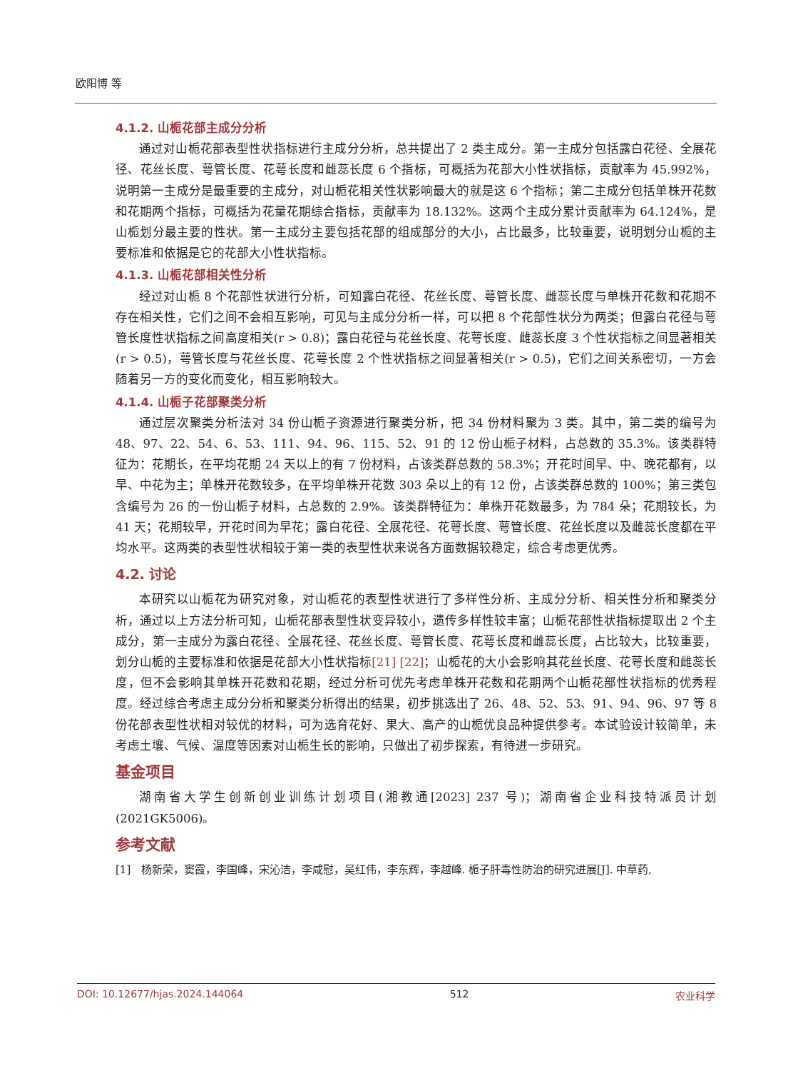欧阳博 等
4.1.2. 山栀花部主成分分析
通过对山栀花部表型性状指标进行主成分分析，总共提出了 2 类主成分。第一主成分包括露白花径、全展花径、花丝长度、萼管长度、花萼长度和雌蕊长度 6 个指标，可概括为花部大小性状指标，贡献率为 45.992%，说明第一主成分是最重要的主成分，对山栀花相关性状影响最大的就是这 6 个指标；第二主成分包括单株开花数和花期两个指标，可概括为花量花期综合指标，贡献率为 18.132%。这两个主成分累计贡献率为 64.124%，是山栀划分最主要的性状。第一主成分主要包括花部的组成部分的大小，占比最多，比较重要，说明划分山栀的主要标准和依据是它的花部大小性状指标。
4.1.3. 山栀花部相关性分析
经过对山栀 8 个花部性状进行分析，可知露白花径、花丝长度、萼管长度、雌蕊长度与单株开花数和花期不存在相关性，它们之间不会相互影响，可见与主成分分析一样，可以把 8 个花部性状分为两类；但露白花径与萼管长度性状指标之间高度相关(r > 0.8)；露白花径与花丝长度、花萼长度、雌蕊长度 3 个性状指标之间显著相关(r > 0.5)，萼管长度与花丝长度、花萼长度 2 个性状指标之间显著相关(r > 0.5)，它们之间关系密切，一方会随着另一方的变化而变化，相互影响较大。
4.1.4. 山栀子花部聚类分析
通过层次聚类分析法对 34 份山栀子资源进行聚类分析，把 34 份材料聚为 3 类。其中，第二类的编号为 48、97、22、54、6、53、111、94、96、115、52、91 的 12 份山栀子材料，占总数的 35.3%。该类群特征为：花期长，在平均花期 24 天以上的有 7 份材料，占该类群总数的 58.3%；开花时间早、中、晚花都有，以早、中花为主；单株开花数较多，在平均单株开花数 303 朵以上的有 12 份，占该类群总数的 100%；第三类包含编号为 26 的一份山栀子材料，占总数的 2.9%。该类群特征为：单株开花数最多，为 784 朵；花期较长，为 41 天；花期较早，开花时间为早花；露白花径、全展花径、花萼长度、萼管长度、花丝长度以及雌蕊长度都在平均水平。这两类的表型性状相较于第一类的表型性状来说各方面数据较稳定，综合考虑更优秀。
4.2. 讨论
本研究以山栀花为研究对象，对山栀花的表型性状进行了多样性分析、主成分分析、相关性分析和聚类分析，通过以上方法分析可知，山栀花部表型性状变异较小，遗传多样性较丰富；山栀花部性状指标提取出 2 个主成分，第一主成分为露白花径、全展花径、花丝长度、萼管长度、花萼长度和雌蕊长度，占比较大，比较重要，划分山栀的主要标准和依据是花部大小性状指标[21] [22]；山栀花的大小会影响其花丝长度、花萼长度和雌蕊长度，但不会影响其单株开花数和花期，经过分析可优先考虑单株开花数和花期两个山栀花部性状指标的优秀程度。经过综合考虑主成分分析和聚类分析得出的结果，初步挑选出了 26、48、52、53、91、94、96、97 等 8 份花部表型性状相对较优的材料，可为选育花好、果大、高产的山栀优良品种提供参考。本试验设计较简单，未考虑土壤、气候、温度等因素对山栀生长的影响，只做出了初步探索，有待进一步研究。
基金项目
湖南省大学生创新创业训练计划项目(湘教通[2023] 237 号)；湖南省企业科技特派员计划(2021GK5006)。
参考文献
[1] 杨新荣，窦霞，李国峰，宋沁洁，李咸慰，吴红伟，李东辉，李越峰. 栀子肝毒性防治的研究进展[J]. 中草药,
DOI: 10.12677/hjas.2024.144064 512 农业科学